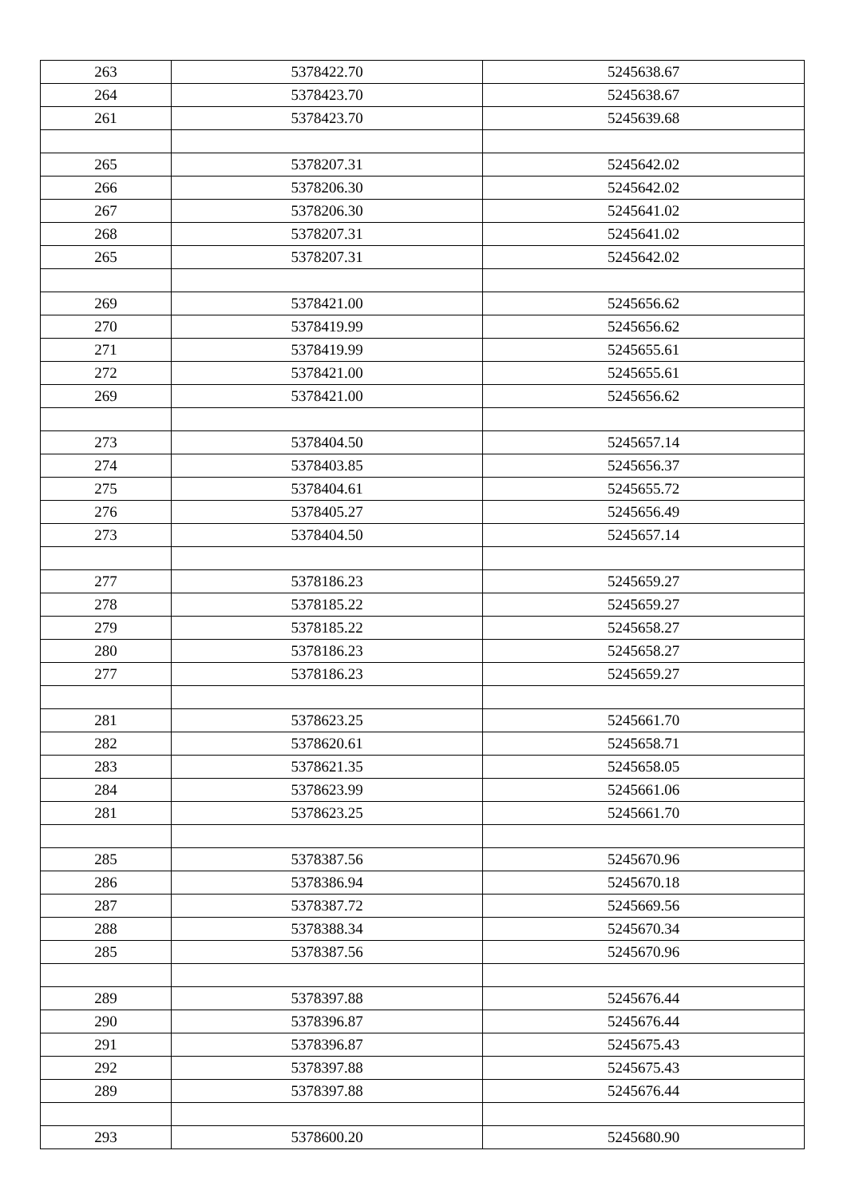| 263 | 5378422.70 | 5245638.67 |
| 264 | 5378423.70 | 5245638.67 |
| 261 | 5378423.70 | 5245639.68 |
| 265 | 5378207.31 | 5245642.02 |
| 266 | 5378206.30 | 5245642.02 |
| 267 | 5378206.30 | 5245641.02 |
| 268 | 5378207.31 | 5245641.02 |
| 265 | 5378207.31 | 5245642.02 |
| 269 | 5378421.00 | 5245656.62 |
| 270 | 5378419.99 | 5245656.62 |
| 271 | 5378419.99 | 5245655.61 |
| 272 | 5378421.00 | 5245655.61 |
| 269 | 5378421.00 | 5245656.62 |
| 273 | 5378404.50 | 5245657.14 |
| 274 | 5378403.85 | 5245656.37 |
| 275 | 5378404.61 | 5245655.72 |
| 276 | 5378405.27 | 5245656.49 |
| 273 | 5378404.50 | 5245657.14 |
| 277 | 5378186.23 | 5245659.27 |
| 278 | 5378185.22 | 5245659.27 |
| 279 | 5378185.22 | 5245658.27 |
| 280 | 5378186.23 | 5245658.27 |
| 277 | 5378186.23 | 5245659.27 |
| 281 | 5378623.25 | 5245661.70 |
| 282 | 5378620.61 | 5245658.71 |
| 283 | 5378621.35 | 5245658.05 |
| 284 | 5378623.99 | 5245661.06 |
| 281 | 5378623.25 | 5245661.70 |
| 285 | 5378387.56 | 5245670.96 |
| 286 | 5378386.94 | 5245670.18 |
| 287 | 5378387.72 | 5245669.56 |
| 288 | 5378388.34 | 5245670.34 |
| 285 | 5378387.56 | 5245670.96 |
| 289 | 5378397.88 | 5245676.44 |
| 290 | 5378396.87 | 5245676.44 |
| 291 | 5378396.87 | 5245675.43 |
| 292 | 5378397.88 | 5245675.43 |
| 289 | 5378397.88 | 5245676.44 |
| 293 | 5378600.20 | 5245680.90 |